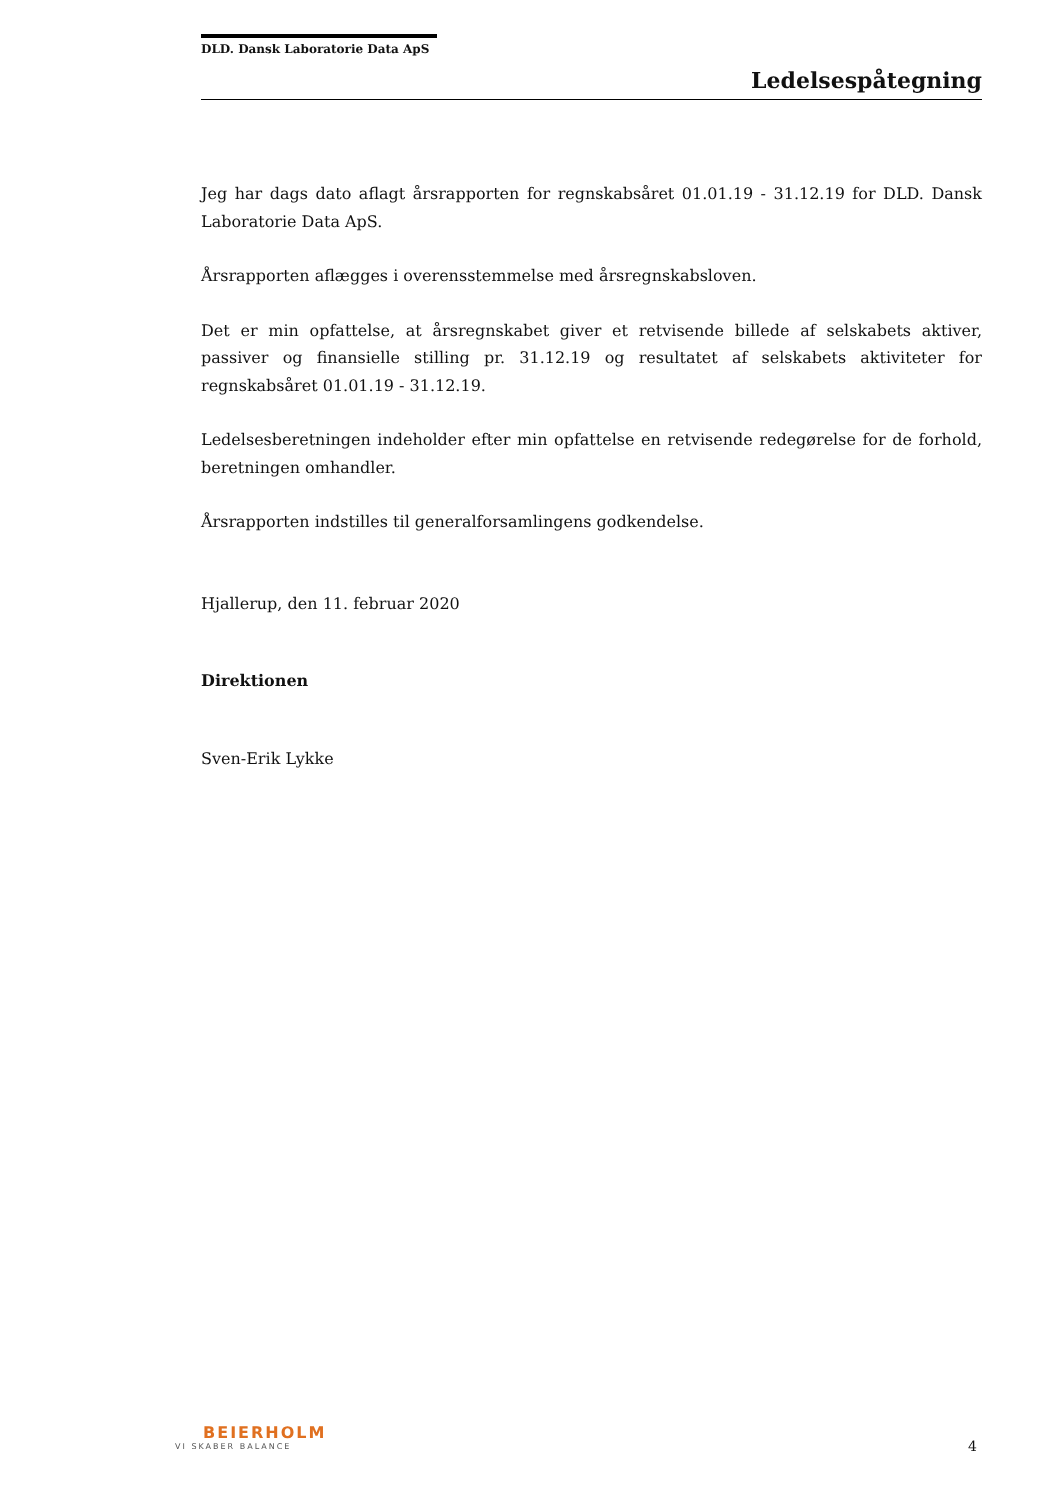DLD. Dansk Laboratorie Data ApS
Ledelsespåtegning
Jeg har dags dato aflagt årsrapporten for regnskabsåret 01.01.19 - 31.12.19 for DLD. Dansk Laboratorie Data ApS.
Årsrapporten aflægges i overensstemmelse med årsregnskabsloven.
Det er min opfattelse, at årsregnskabet giver et retvisende billede af selskabets aktiver, passiver og finansielle stilling pr. 31.12.19 og resultatet af selskabets aktiviteter for regnskabsåret 01.01.19 - 31.12.19.
Ledelsesberetningen indeholder efter min opfattelse en retvisende redegørelse for de forhold, beretningen omhandler.
Årsrapporten indstilles til generalforsamlingens godkendelse.
Hjallerup, den 11. februar 2020
Direktionen
Sven-Erik Lykke
BEIERHOLM
VI SKABER BALANCE
4